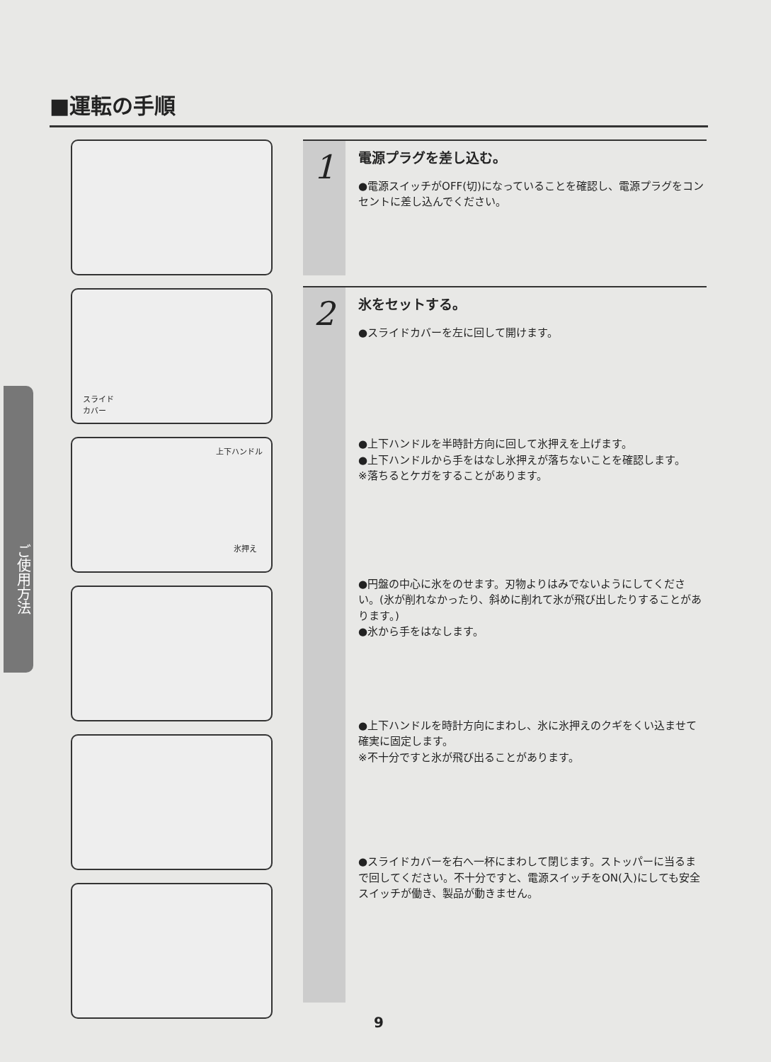■運転の手順
ご使用方法
スライド
カバー
上下ハンドル
氷押え
1
電源プラグを差し込む。
●電源スイッチがOFF(切)になっていることを確認し、電源プラグをコンセントに差し込んでください。
2
氷をセットする。
●スライドカバーを左に回して開けます。
●上下ハンドルを半時計方向に回して氷押えを上げます。
●上下ハンドルから手をはなし氷押えが落ちないことを確認します。
※落ちるとケガをすることがあります。
●円盤の中心に氷をのせます。刃物よりはみでないようにしてください。(氷が削れなかったり、斜めに削れて氷が飛び出したりすることがあります。)
●氷から手をはなします。
●上下ハンドルを時計方向にまわし、氷に氷押えのクギをくい込ませて確実に固定します。
※不十分ですと氷が飛び出ることがあります。
●スライドカバーを右へ一杯にまわして閉じます。ストッパーに当るまで回してください。不十分ですと、電源スイッチをON(入)にしても安全スイッチが働き、製品が動きません。
9